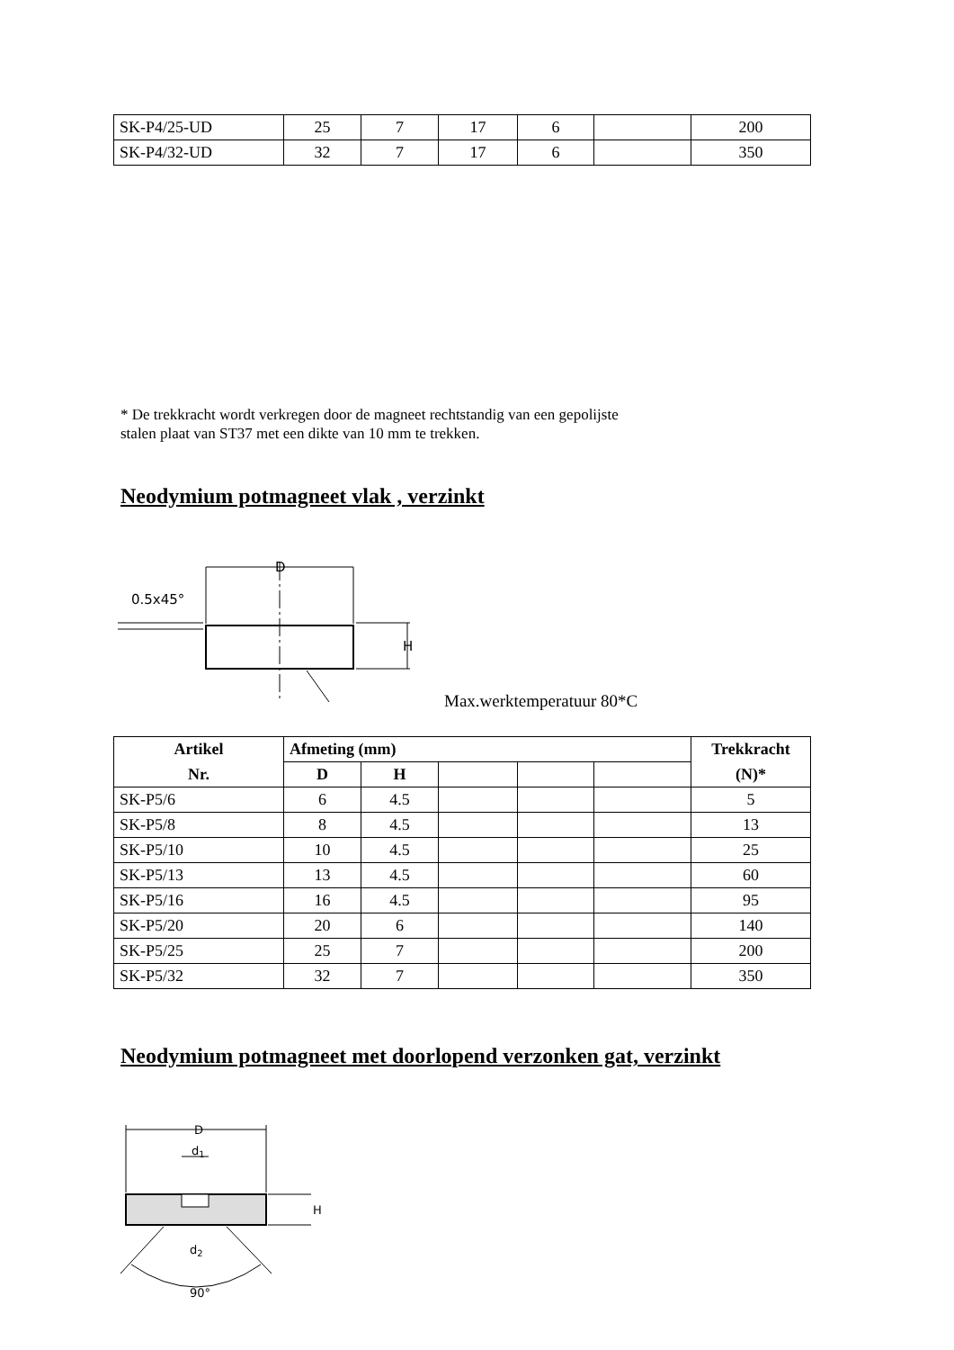| SK-P4/25-UD | 25 | 7 | 17 | 6 | | 200 |
| SK-P4/32-UD | 32 | 7 | 17 | 6 | | 350 |
* De trekkracht wordt verkregen door de magneet rechtstandig van een gepolijste
stalen plaat van ST37 met een dikte van 10 mm te trekken.
Neodymium potmagneet vlak , verzinkt
D
0.5x45°
H
Max.werktemperatuur 80*C
| Artikel | Afmeting (mm) | | | | | Trekkracht |
| --- | --- | --- | --- | --- | --- | --- |
| Nr. | D | H | | | | (N)* |
| SK-P5/6 | 6 | 4.5 | | | | 5 |
| SK-P5/8 | 8 | 4.5 | | | | 13 |
| SK-P5/10 | 10 | 4.5 | | | | 25 |
| SK-P5/13 | 13 | 4.5 | | | | 60 |
| SK-P5/16 | 16 | 4.5 | | | | 95 |
| SK-P5/20 | 20 | 6 | | | | 140 |
| SK-P5/25 | 25 | 7 | | | | 200 |
| SK-P5/32 | 32 | 7 | | | | 350 |
Neodymium potmagneet met doorlopend verzonken gat, verzinkt
D
d1
H
d2
90°